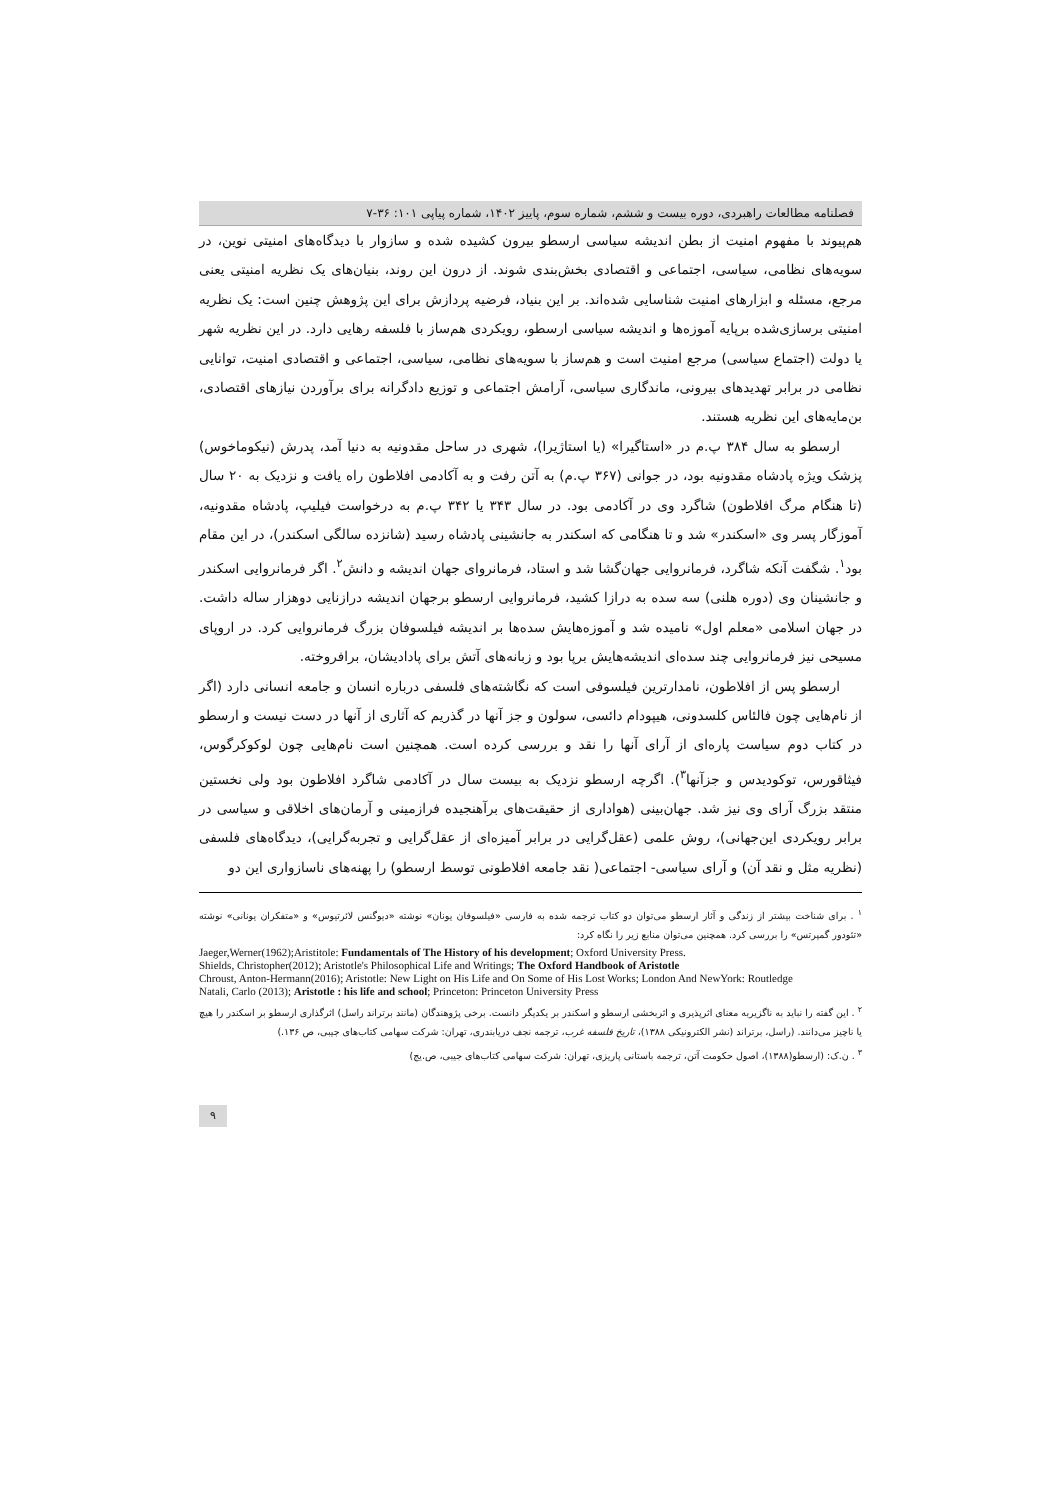فصلنامه مطالعات راهبردی، دوره بیست و ششم، شماره سوم، پاییز ۱۴۰۲، شماره پیاپی ۱۰۱: ۳۶-۷
هم‌پیوند با مفهوم امنیت از بطن اندیشه سیاسی ارسطو بیرون کشیده شده و سازوار با دیدگاه‌های امنیتی نوین، در سویه‌های نظامی، سیاسی، اجتماعی و اقتصادی بخش‌بندی شوند. از درون این روند، بنیان‌های یک نظریه امنیتی یعنی مرجع، مسئله و ابزارهای امنیت شناسایی شده‌اند. بر این بنیاد، فرضیه پردازش برای این پژوهش چنین است: یک نظریه امنیتی برسازی‌شده برپایه آموزه‌ها و اندیشه سیاسی ارسطو، رویکردی هم‌ساز با فلسفه رهایی دارد. در این نظریه شهر یا دولت (اجتماع سیاسی) مرجع امنیت است و هم‌ساز با سویه‌های نظامی، سیاسی، اجتماعی و اقتصادی امنیت، توانایی نظامی در برابر تهدیدهای بیرونی، ماندگاری سیاسی، آرامش اجتماعی و توزیع دادگرانه برای برآوردن نیازهای اقتصادی، بن‌مایه‌های این نظریه هستند.
ارسطو به سال ۳۸۴ پ.م در «استاگیرا» (یا استاژیرا)، شهری در ساحل مقدونیه به دنیا آمد، پدرش (نیکوماخوس) پزشک ویژه پادشاه مقدونیه بود، در جوانی (۳۶۷ پ.م) به آتن رفت و به آکادمی افلاطون راه یافت و نزدیک به ۲۰ سال (تا هنگام مرگ افلاطون) شاگرد وی در آکادمی بود. در سال ۳۴۳ یا ۳۴۲ پ.م به درخواست فیلیپ، پادشاه مقدونیه، آموزگار پسر وی «اسکندر» شد و تا هنگامی که اسکندر به جانشینی پادشاه رسید (شانزده سالگی اسکندر)، در این مقام بود<sup>۱</sup>. شگفت آنکه شاگرد، فرمانروایی جهان‌گشا شد و استاد، فرمانروای جهان اندیشه و دانش<sup>۲</sup>. اگر فرمانروایی اسکندر و جانشینان وی (دوره هلنی) سه سده به درازا کشید، فرمانروایی ارسطو برجهان اندیشه درازنایی دوهزار ساله داشت. در جهان اسلامی «معلم اول» نامیده شد و آموزه‌هایش سده‌ها بر اندیشه فیلسوفان بزرگ فرمانروایی کرد. در اروپای مسیحی نیز فرمانروایی چند سده‌ای اندیشه‌هایش برپا بود و زبانه‌های آتش برای پادادیشان، برافروخته.
ارسطو پس از افلاطون، نامدارترین فیلسوفی است که نگاشته‌های فلسفی درباره انسان و جامعه انسانی دارد (اگر از نام‌هایی چون فالئاس کلسدونی، هیپودام دائسی، سولون و جز آنها در گذریم که آثاری از آنها در دست نیست و ارسطو در کتاب دوم سیاست پاره‌ای از آرای آنها را نقد و بررسی کرده است. همچنین است نام‌هایی چون لوکوکرگوس، فیثاقورس، توکودیدس و جزآنها<sup>۳</sup>). اگرچه ارسطو نزدیک به بیست سال در آکادمی شاگرد افلاطون بود ولی نخستین منتقد بزرگ آرای وی نیز شد. جهان‌بینی (هواداری از حقیقت‌های برآهنجیده فرازمینی و آرمان‌های اخلاقی و سیاسی در برابر رویکردی این‌جهانی)، روش علمی (عقل‌گرایی در برابر آمیزه‌ای از عقل‌گرایی و تجربه‌گرایی)، دیدگاه‌های فلسفی (نظریه مثل و نقد آن) و آرای سیاسی- اجتماعی( نقد جامعه افلاطونی توسط ارسطو) را پهنه‌های ناسازواری این دو
<sup>۱</sup> . برای شناخت بیشتر از زندگی و آثار ارسطو می‌توان دو کتاب ترجمه شده به فارسی «فیلسوفان یونان» نوشته «دیوگنس لائرتیوس» و «متفکران یونانی» نوشته «تئودور گمپرتس» را بررسی کرد. همچنین می‌توان منابع زیر را نگاه کرد:
Jaeger,Werner(1962);Aristitole: Fundamentals of The History of his development; Oxford University Press.
Shields, Christopher(2012); Aristotle's Philosophical Life and Writings; The Oxford Handbook of Aristotle
Chroust, Anton-Hermann(2016); Aristotle: New Light on His Life and On Some of His Lost Works; London And NewYork: Routledge
Natali, Carlo (2013); Aristotle : his life and school; Princeton: Princeton University Press
<sup>۲</sup> . این گفته را نباید به ناگزیربه معنای اثرپذیری و اثربخشی ارسطو و اسکندر بر یکدیگر دانست. برخی پژوهندگان (مانند برتراند راسل) اثرگذاری ارسطو بر اسکندر را هیچ یا ناچیز می‌دانند. (راسل، برتراند (نشر الکترونیکی ۱۳۸۸)، تاریخ فلسفه غرب، ترجمه نجف دریابندری، تهران: شرکت سهامی کتاب‌های جیبی، ص ۱۳۶.)
<sup>۳</sup> . ن.ک: (ارسطو(۱۳۸۸)، اصول حکومت آتن، ترجمه باستانی پاریزی، تهران: شرکت سهامی کتاب‌های جیبی، ص.یج)
۹